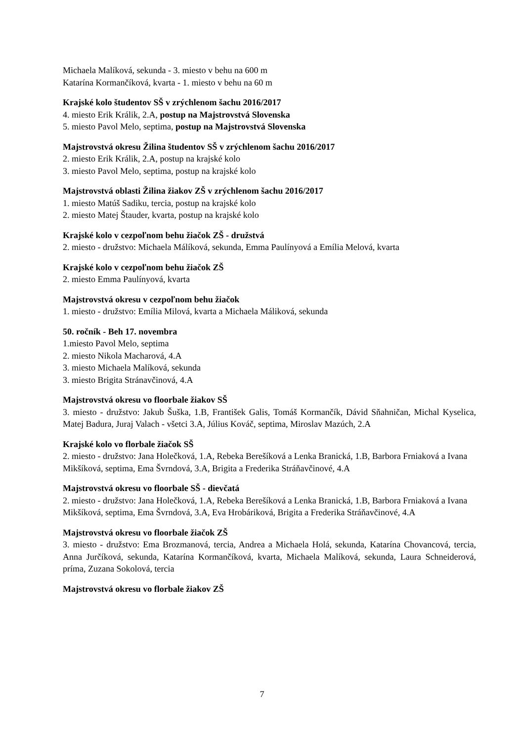Michaela Malíková, sekunda - 3. miesto v behu na 600 m
Katarína Kormančíková, kvarta - 1. miesto v behu na 60 m
Krajské kolo študentov SŠ v zrýchlenom šachu 2016/2017
4. miesto Erik Králik, 2.A, postup na Majstrovstvá Slovenska
5. miesto Pavol Melo, septima, postup na Majstrovstvá Slovenska
Majstrovstvá okresu Žilina študentov SŠ v zrýchlenom šachu 2016/2017
2. miesto Erik Králik, 2.A, postup na krajské kolo
3. miesto Pavol Melo, septima, postup na krajské kolo
Majstrovstvá oblasti Žilina žiakov ZŠ v zrýchlenom šachu 2016/2017
1. miesto Matúš Sadiku, tercia, postup na krajské kolo
2. miesto Matej Štauder, kvarta, postup na krajské kolo
Krajské kolo v cezpoľnom behu žiačok ZŠ - družstvá
2. miesto - družstvo: Michaela Málíková, sekunda, Emma Paulínyová a Emília Melová, kvarta
Krajské kolo v cezpoľnom behu žiačok ZŠ
2. miesto Emma Paulínyová, kvarta
Majstrovstvá okresu v cezpoľnom behu žiačok
1. miesto - družstvo: Emília Milová, kvarta a Michaela Máliková, sekunda
50. ročník - Beh 17. novembra
1.miesto Pavol Melo, septima
2. miesto Nikola Macharová, 4.A
3. miesto Michaela Malíková, sekunda
3. miesto Brigita Stránavčinová, 4.A
Majstrovstvá okresu vo floorbale žiakov SŠ
3. miesto - družstvo: Jakub Šuška, 1.B, František Galis, Tomáš Kormančík, Dávid Sňahničan, Michal Kyselica, Matej Badura, Juraj Valach - všetci 3.A, Július Kováč, septima, Miroslav Mazúch, 2.A
Krajské kolo vo florbale žiačok SŠ
2. miesto - družstvo: Jana Holečková, 1.A, Rebeka Berešíková a Lenka Branická, 1.B, Barbora Frniaková a Ivana Mikšíková, septima, Ema Švrndová, 3.A, Brigita a Frederika Stráňavčinové, 4.A
Majstrovstvá okresu vo floorbale SŠ - dievčatá
2. miesto - družstvo: Jana Holečková, 1.A, Rebeka Berešíková a Lenka Branická, 1.B, Barbora Frniaková a Ivana Mikšíková, septima, Ema Švrndová, 3.A, Eva Hrobáriková, Brigita a Frederika Stráňavčinové, 4.A
Majstrovstvá okresu vo floorbale žiačok ZŠ
3. miesto - družstvo: Ema Brozmanová, tercia, Andrea a Michaela Holá, sekunda, Katarína Chovancová, tercia, Anna Jurčíková, sekunda, Katarína Kormančíková, kvarta, Michaela Malíková, sekunda, Laura Schneiderová, príma, Zuzana Sokolová, tercia
Majstrovstvá okresu vo florbale žiakov ZŠ
7